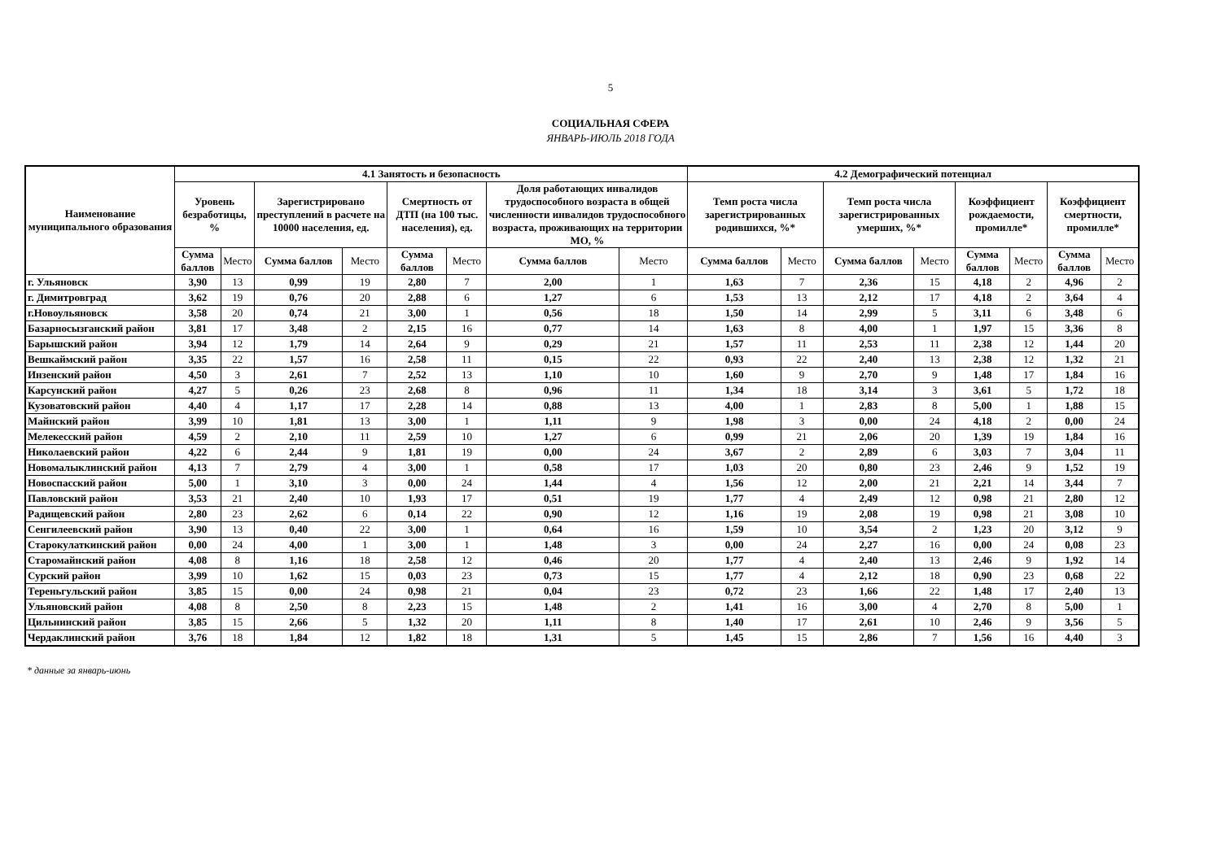5
СОЦИАЛЬНАЯ СФЕРА
ЯНВАРЬ-ИЮЛЬ 2018 ГОДА
| Наименование муниципального образования | 4.1 Занятость и безопасность | | | | | | | | 4.2 Демографический потенциал | | | | | | | |
| --- | --- | --- | --- | --- | --- | --- | --- | --- | --- | --- | --- | --- | --- | --- | --- | --- |
| | Уровень безработицы, % | | Зарегистрировано преступлений в расчете на 10000 населения, ед. | | Смертность от ДТП (на 100 тыс. населения), ед. | | Доля работающих инвалидов трудоспособного возраста в общей численности инвалидов трудоспособного возраста, проживающих на территории МО, % | | Темп роста числа зарегистрированных родившихся, %* | | Темп роста числа зарегистрированных умерших, %* | | Коэффициент рождаемости, промилле* | | Коэффициент смертности, промилле* | |
| | Сумма баллов | Место | Сумма баллов | Место | Сумма баллов | Место | Сумма баллов | Место | Сумма баллов | Место | Сумма баллов | Место | Сумма баллов | Место | Сумма баллов | Место |
| г. Ульяновск | 3,90 | 13 | 0,99 | 19 | 2,80 | 7 | 2,00 | 1 | 1,63 | 7 | 2,36 | 15 | 4,18 | 2 | 4,96 | 2 |
| г. Димитровград | 3,62 | 19 | 0,76 | 20 | 2,88 | 6 | 1,27 | 6 | 1,53 | 13 | 2,12 | 17 | 4,18 | 2 | 3,64 | 4 |
| г.Новоульяновск | 3,58 | 20 | 0,74 | 21 | 3,00 | 1 | 0,56 | 18 | 1,50 | 14 | 2,99 | 5 | 3,11 | 6 | 3,48 | 6 |
| Базарносызганский район | 3,81 | 17 | 3,48 | 2 | 2,15 | 16 | 0,77 | 14 | 1,63 | 8 | 4,00 | 1 | 1,97 | 15 | 3,36 | 8 |
| Барышский район | 3,94 | 12 | 1,79 | 14 | 2,64 | 9 | 0,29 | 21 | 1,57 | 11 | 2,53 | 11 | 2,38 | 12 | 1,44 | 20 |
| Вешкаймский район | 3,35 | 22 | 1,57 | 16 | 2,58 | 11 | 0,15 | 22 | 0,93 | 22 | 2,40 | 13 | 2,38 | 12 | 1,32 | 21 |
| Инзенский район | 4,50 | 3 | 2,61 | 7 | 2,52 | 13 | 1,10 | 10 | 1,60 | 9 | 2,70 | 9 | 1,48 | 17 | 1,84 | 16 |
| Карсунский район | 4,27 | 5 | 0,26 | 23 | 2,68 | 8 | 0,96 | 11 | 1,34 | 18 | 3,14 | 3 | 3,61 | 5 | 1,72 | 18 |
| Кузоватовский район | 4,40 | 4 | 1,17 | 17 | 2,28 | 14 | 0,88 | 13 | 4,00 | 1 | 2,83 | 8 | 5,00 | 1 | 1,88 | 15 |
| Майнский район | 3,99 | 10 | 1,81 | 13 | 3,00 | 1 | 1,11 | 9 | 1,98 | 3 | 0,00 | 24 | 4,18 | 2 | 0,00 | 24 |
| Мелекесский район | 4,59 | 2 | 2,10 | 11 | 2,59 | 10 | 1,27 | 6 | 0,99 | 21 | 2,06 | 20 | 1,39 | 19 | 1,84 | 16 |
| Николаевский район | 4,22 | 6 | 2,44 | 9 | 1,81 | 19 | 0,00 | 24 | 3,67 | 2 | 2,89 | 6 | 3,03 | 7 | 3,04 | 11 |
| Новомалыклинский район | 4,13 | 7 | 2,79 | 4 | 3,00 | 1 | 0,58 | 17 | 1,03 | 20 | 0,80 | 23 | 2,46 | 9 | 1,52 | 19 |
| Новоспасский район | 5,00 | 1 | 3,10 | 3 | 0,00 | 24 | 1,44 | 4 | 1,56 | 12 | 2,00 | 21 | 2,21 | 14 | 3,44 | 7 |
| Павловский район | 3,53 | 21 | 2,40 | 10 | 1,93 | 17 | 0,51 | 19 | 1,77 | 4 | 2,49 | 12 | 0,98 | 21 | 2,80 | 12 |
| Радищевский район | 2,80 | 23 | 2,62 | 6 | 0,14 | 22 | 0,90 | 12 | 1,16 | 19 | 2,08 | 19 | 0,98 | 21 | 3,08 | 10 |
| Сенгилеевский район | 3,90 | 13 | 0,40 | 22 | 3,00 | 1 | 0,64 | 16 | 1,59 | 10 | 3,54 | 2 | 1,23 | 20 | 3,12 | 9 |
| Старокулаткинский район | 0,00 | 24 | 4,00 | 1 | 3,00 | 1 | 1,48 | 3 | 0,00 | 24 | 2,27 | 16 | 0,00 | 24 | 0,08 | 23 |
| Старомайнский район | 4,08 | 8 | 1,16 | 18 | 2,58 | 12 | 0,46 | 20 | 1,77 | 4 | 2,40 | 13 | 2,46 | 9 | 1,92 | 14 |
| Сурский район | 3,99 | 10 | 1,62 | 15 | 0,03 | 23 | 0,73 | 15 | 1,77 | 4 | 2,12 | 18 | 0,90 | 23 | 0,68 | 22 |
| Тереньгульский район | 3,85 | 15 | 0,00 | 24 | 0,98 | 21 | 0,04 | 23 | 0,72 | 23 | 1,66 | 22 | 1,48 | 17 | 2,40 | 13 |
| Ульяновский район | 4,08 | 8 | 2,50 | 8 | 2,23 | 15 | 1,48 | 2 | 1,41 | 16 | 3,00 | 4 | 2,70 | 8 | 5,00 | 1 |
| Цильнинский район | 3,85 | 15 | 2,66 | 5 | 1,32 | 20 | 1,11 | 8 | 1,40 | 17 | 2,61 | 10 | 2,46 | 9 | 3,56 | 5 |
| Чердаклинский район | 3,76 | 18 | 1,84 | 12 | 1,82 | 18 | 1,31 | 5 | 1,45 | 15 | 2,86 | 7 | 1,56 | 16 | 4,40 | 3 |
* данные за январь-июнь